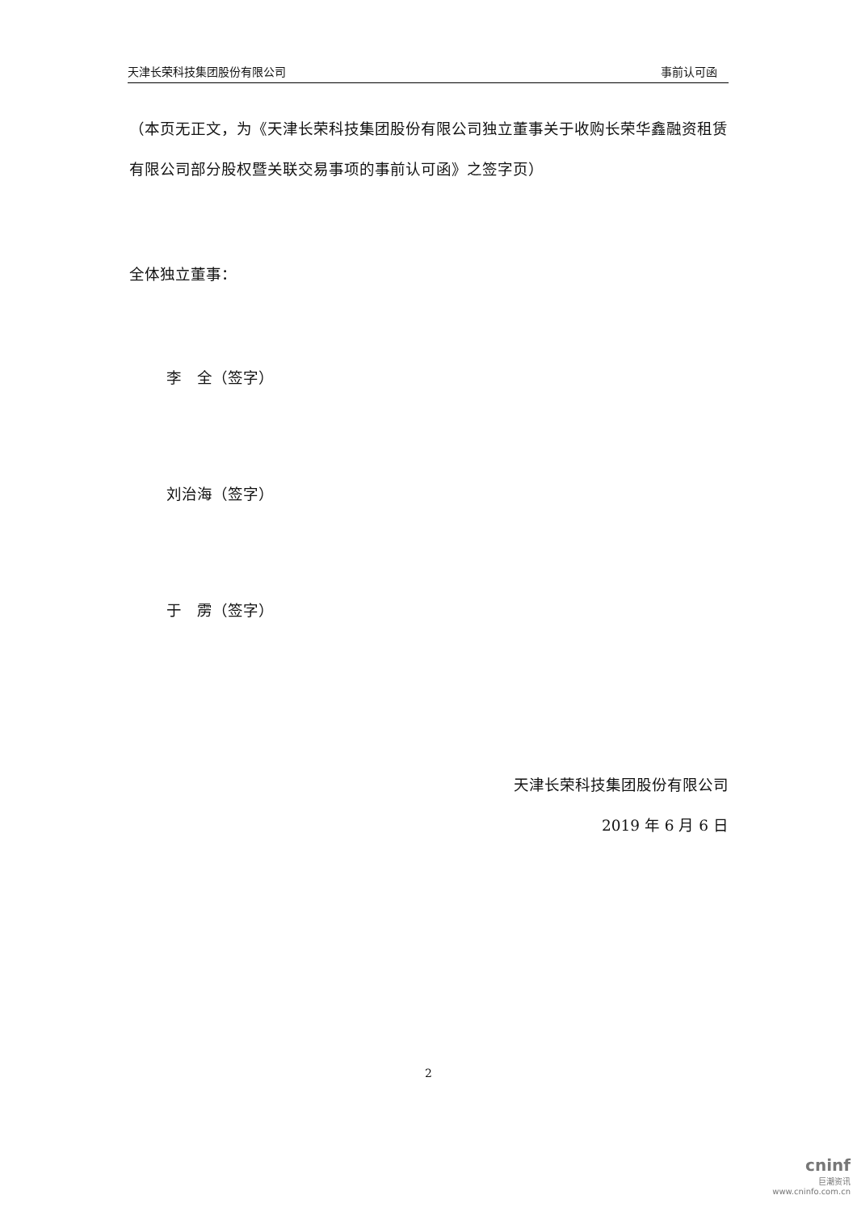天津长荣科技集团股份有限公司 事前认可函
（本页无正文，为《天津长荣科技集团股份有限公司独立董事关于收购长荣华鑫融资租赁有限公司部分股权暨关联交易事项的事前认可函》之签字页）
全体独立董事：
李　全（签字）
刘治海（签字）
于　雳（签字）
天津长荣科技集团股份有限公司
2019 年 6 月 6 日
2
cninf
巨潮资讯
www.cninfo.com.cn